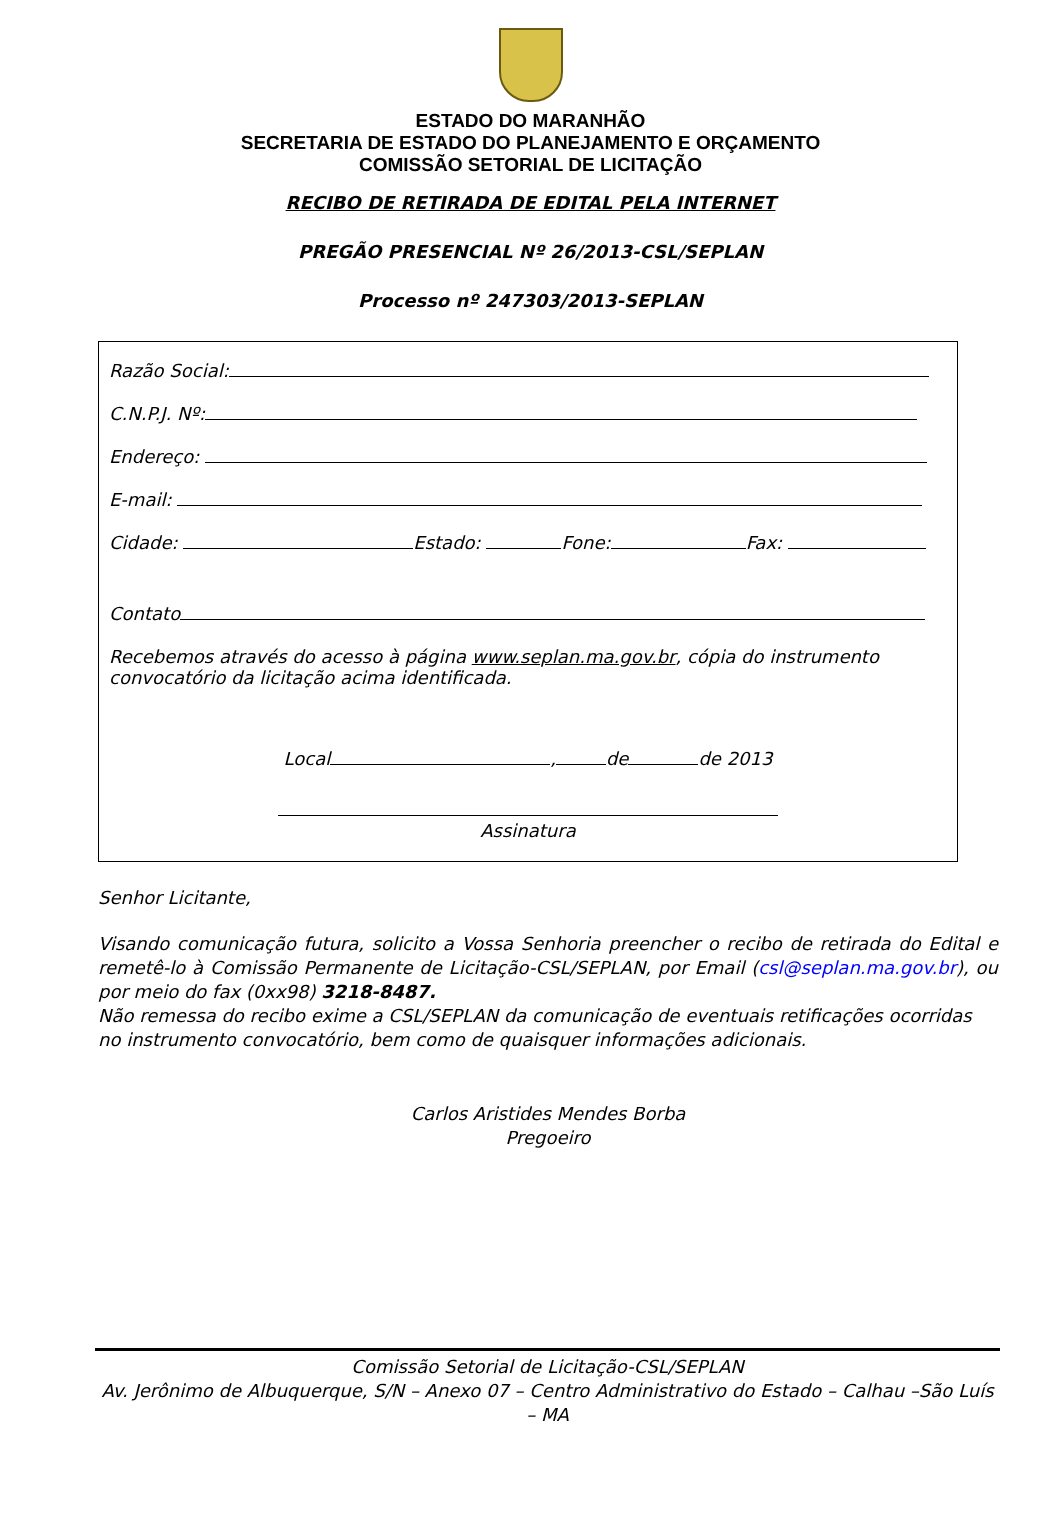ESTADO DO MARANHÃO
SECRETARIA DE ESTADO DO PLANEJAMENTO E ORÇAMENTO
COMISSÃO SETORIAL DE LICITAÇÃO
RECIBO DE RETIRADA DE EDITAL PELA INTERNET
PREGÃO PRESENCIAL Nº 26/2013-CSL/SEPLAN
Processo nº 247303/2013-SEPLAN
Razão Social:
C.N.P.J. Nº:
Endereço:
E-mail:
Cidade: Estado: Fone: Fax:
Contato
Recebemos através do acesso à página www.seplan.ma.gov.br, cópia do instrumento convocatório da licitação acima identificada.
Local , de de 2013
Assinatura
Senhor Licitante,
Visando comunicação futura, solicito a Vossa Senhoria preencher o recibo de retirada do Edital e remetê-lo à Comissão Permanente de Licitação-CSL/SEPLAN, por Email (csl@seplan.ma.gov.br), ou por meio do fax (0xx98) 3218-8487.
Não remessa do recibo exime a CSL/SEPLAN da comunicação de eventuais retificações ocorridas no instrumento convocatório, bem como de quaisquer informações adicionais.
Carlos Aristides Mendes Borba
Pregoeiro
Comissão Setorial de Licitação-CSL/SEPLAN
Av. Jerônimo de Albuquerque, S/N – Anexo 07 – Centro Administrativo do Estado – Calhau –São Luís – MA